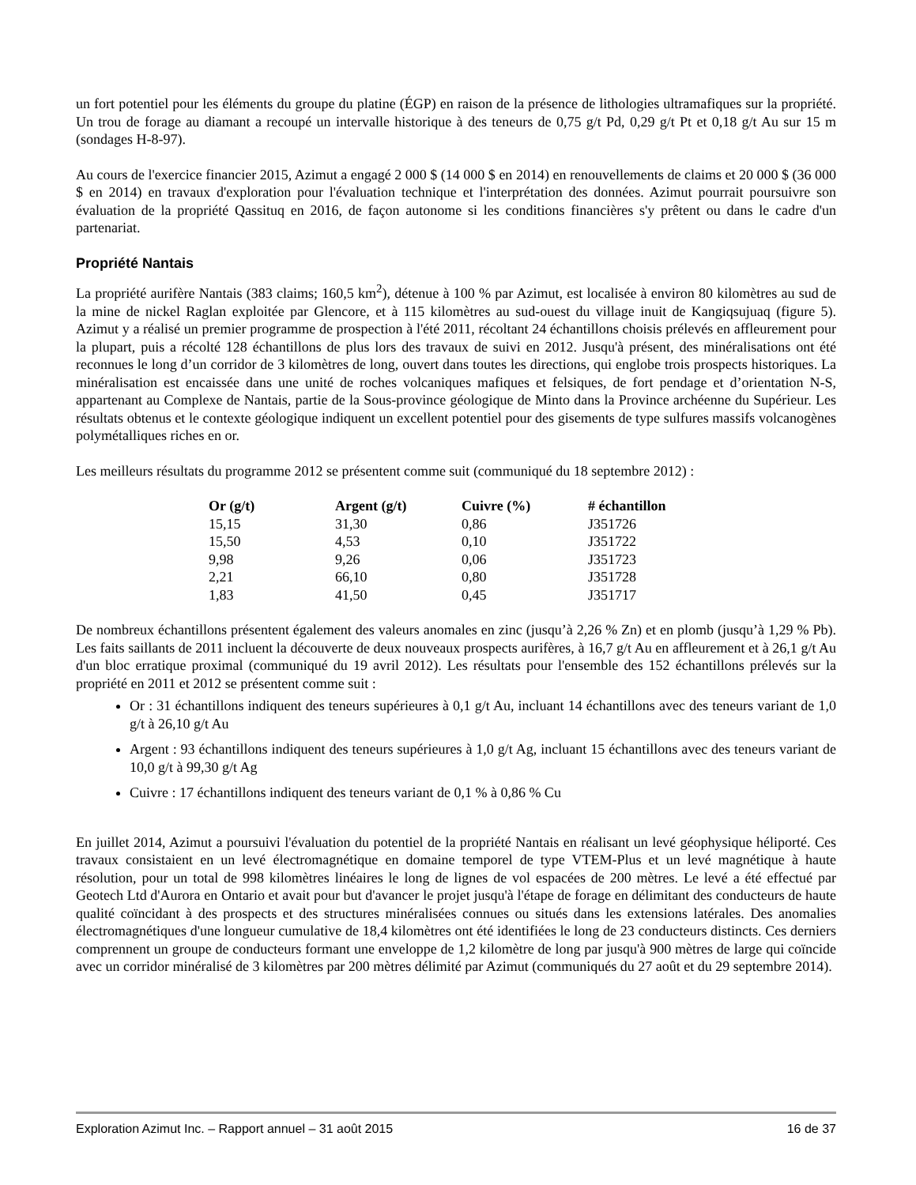un fort potentiel pour les éléments du groupe du platine (ÉGP) en raison de la présence de lithologies ultramafiques sur la propriété. Un trou de forage au diamant a recoupé un intervalle historique à des teneurs de 0,75 g/t Pd, 0,29 g/t Pt et 0,18 g/t Au sur 15 m (sondages H-8-97).
Au cours de l'exercice financier 2015, Azimut a engagé 2 000 $ (14 000 $ en 2014) en renouvellements de claims et 20 000 $ (36 000 $ en 2014) en travaux d'exploration pour l'évaluation technique et l'interprétation des données. Azimut pourrait poursuivre son évaluation de la propriété Qassituq en 2016, de façon autonome si les conditions financières s'y prêtent ou dans le cadre d'un partenariat.
Propriété Nantais
La propriété aurifère Nantais (383 claims; 160,5 km<sup>2</sup>), détenue à 100 % par Azimut, est localisée à environ 80 kilomètres au sud de la mine de nickel Raglan exploitée par Glencore, et à 115 kilomètres au sud-ouest du village inuit de Kangiqsujuaq (figure 5). Azimut y a réalisé un premier programme de prospection à l'été 2011, récoltant 24 échantillons choisis prélevés en affleurement pour la plupart, puis a récolté 128 échantillons de plus lors des travaux de suivi en 2012. Jusqu'à présent, des minéralisations ont été reconnues le long d’un corridor de 3 kilomètres de long, ouvert dans toutes les directions, qui englobe trois prospects historiques. La minéralisation est encaissée dans une unité de roches volcaniques mafiques et felsiques, de fort pendage et d’orientation N-S, appartenant au Complexe de Nantais, partie de la Sous-province géologique de Minto dans la Province archéenne du Supérieur. Les résultats obtenus et le contexte géologique indiquent un excellent potentiel pour des gisements de type sulfures massifs volcanogènes polymétalliques riches en or.
Les meilleurs résultats du programme 2012 se présentent comme suit (communiqué du 18 septembre 2012) :
| Or (g/t) | Argent (g/t) | Cuivre (%) | # échantillon |
| --- | --- | --- | --- |
| 15,15 | 31,30 | 0,86 | J351726 |
| 15,50 | 4,53 | 0,10 | J351722 |
| 9,98 | 9,26 | 0,06 | J351723 |
| 2,21 | 66,10 | 0,80 | J351728 |
| 1,83 | 41,50 | 0,45 | J351717 |
De nombreux échantillons présentent également des valeurs anomales en zinc (jusqu’à 2,26 % Zn) et en plomb (jusqu’à 1,29 % Pb). Les faits saillants de 2011 incluent la découverte de deux nouveaux prospects aurifères, à 16,7 g/t Au en affleurement et à 26,1 g/t Au d'un bloc erratique proximal (communiqué du 19 avril 2012). Les résultats pour l'ensemble des 152 échantillons prélevés sur la propriété en 2011 et 2012 se présentent comme suit :
Or : 31 échantillons indiquent des teneurs supérieures à 0,1 g/t Au, incluant 14 échantillons avec des teneurs variant de 1,0 g/t à 26,10 g/t Au
Argent : 93 échantillons indiquent des teneurs supérieures à 1,0 g/t Ag, incluant 15 échantillons avec des teneurs variant de 10,0 g/t à 99,30 g/t Ag
Cuivre : 17 échantillons indiquent des teneurs variant de 0,1 % à 0,86 % Cu
En juillet 2014, Azimut a poursuivi l'évaluation du potentiel de la propriété Nantais en réalisant un levé géophysique héliporté. Ces travaux consistaient en un levé électromagnétique en domaine temporel de type VTEM-Plus et un levé magnétique à haute résolution, pour un total de 998 kilomètres linéaires le long de lignes de vol espacées de 200 mètres. Le levé a été effectué par Geotech Ltd d'Aurora en Ontario et avait pour but d'avancer le projet jusqu'à l'étape de forage en délimitant des conducteurs de haute qualité coïncidant à des prospects et des structures minéralisées connues ou situés dans les extensions latérales. Des anomalies électromagnétiques d'une longueur cumulative de 18,4 kilomètres ont été identifiées le long de 23 conducteurs distincts. Ces derniers comprennent un groupe de conducteurs formant une enveloppe de 1,2 kilomètre de long par jusqu'à 900 mètres de large qui coïncide avec un corridor minéralisé de 3 kilomètres par 200 mètres délimité par Azimut (communiqués du 27 août et du 29 septembre 2014).
Exploration Azimut Inc. – Rapport annuel – 31 août 2015 16 de 37